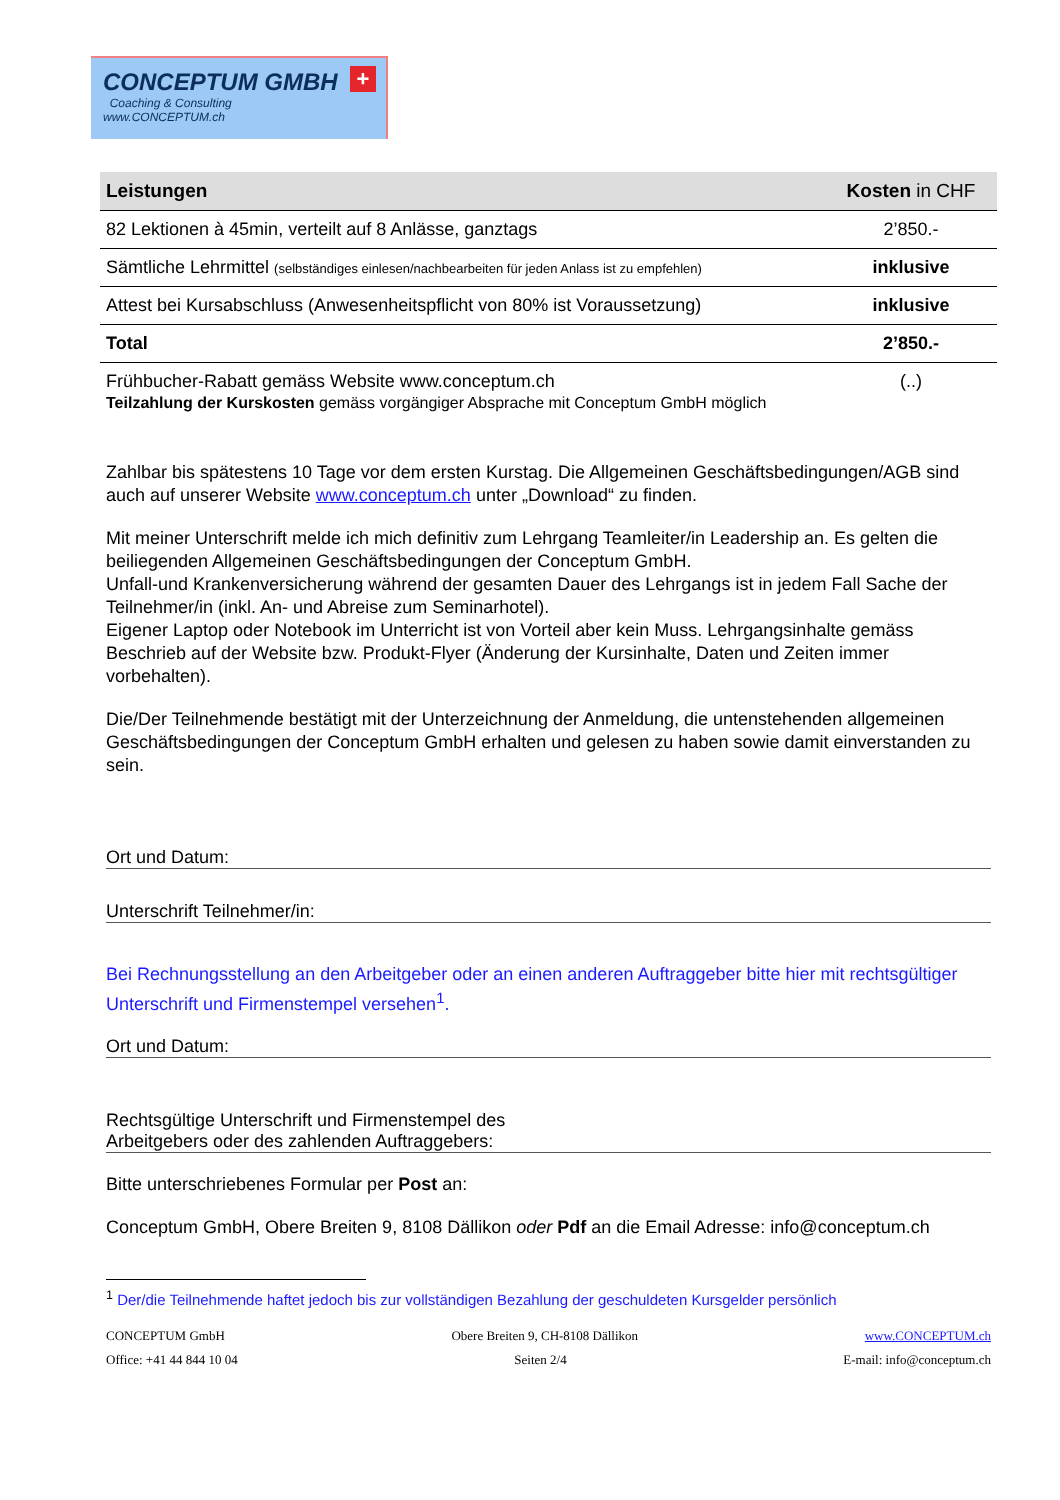CONCEPTUM GMBH
Coaching & Consulting
www.CONCEPTUM.ch
+
| Leistungen | Kosten in CHF |
| --- | --- |
| 82 Lektionen à 45min, verteilt auf 8 Anlässe, ganztags | 2’850.- |
| Sämtliche Lehrmittel (selbständiges einlesen/nachbearbeiten für jeden Anlass ist zu empfehlen) | inklusive |
| Attest bei Kursabschluss (Anwesenheitspflicht von 80% ist Voraussetzung) | inklusive |
| Total | 2’850.- |
| Frühbucher-Rabatt gemäss Website www.conceptum.ch Teilzahlung der Kurskosten gemäss vorgängiger Absprache mit Conceptum GmbH möglich | (..) |
Zahlbar bis spätestens 10 Tage vor dem ersten Kurstag. Die Allgemeinen Geschäftsbedingungen/AGB sind auch auf unserer Website www.conceptum.ch unter „Download“ zu finden.
Mit meiner Unterschrift melde ich mich definitiv zum Lehrgang Teamleiter/in Leadership an. Es gelten die beiliegenden Allgemeinen Geschäftsbedingungen der Conceptum GmbH.
Unfall-und Krankenversicherung während der gesamten Dauer des Lehrgangs ist in jedem Fall Sache der Teilnehmer/in (inkl. An- und Abreise zum Seminarhotel).
Eigener Laptop oder Notebook im Unterricht ist von Vorteil aber kein Muss. Lehrgangsinhalte gemäss Beschrieb auf der Website bzw. Produkt-Flyer (Änderung der Kursinhalte, Daten und Zeiten immer vorbehalten).
Die/Der Teilnehmende bestätigt mit der Unterzeichnung der Anmeldung, die untenstehenden allgemeinen Geschäftsbedingungen der Conceptum GmbH erhalten und gelesen zu haben sowie damit einverstanden zu sein.
Ort und Datum:
Unterschrift Teilnehmer/in:
Bei Rechnungsstellung an den Arbeitgeber oder an einen anderen Auftraggeber bitte hier mit rechtsgültiger Unterschrift und Firmenstempel versehen<sup>1</sup>.
Ort und Datum:
Rechtsgültige Unterschrift und Firmenstempel des
Arbeitgebers oder des zahlenden Auftraggebers:
Bitte unterschriebenes Formular per Post an:
Conceptum GmbH, Obere Breiten 9, 8108 Dällikon oder Pdf an die Email Adresse: info@conceptum.ch
<sup>1</sup> Der/die Teilnehmende haftet jedoch bis zur vollständigen Bezahlung der geschuldeten Kursgelder persönlich
CONCEPTUM GmbH Obere Breiten 9, CH-8108 Dällikon www.CONCEPTUM.ch
Office: +41 44 844 10 04 Seiten 2/4 E-mail: info@conceptum.ch